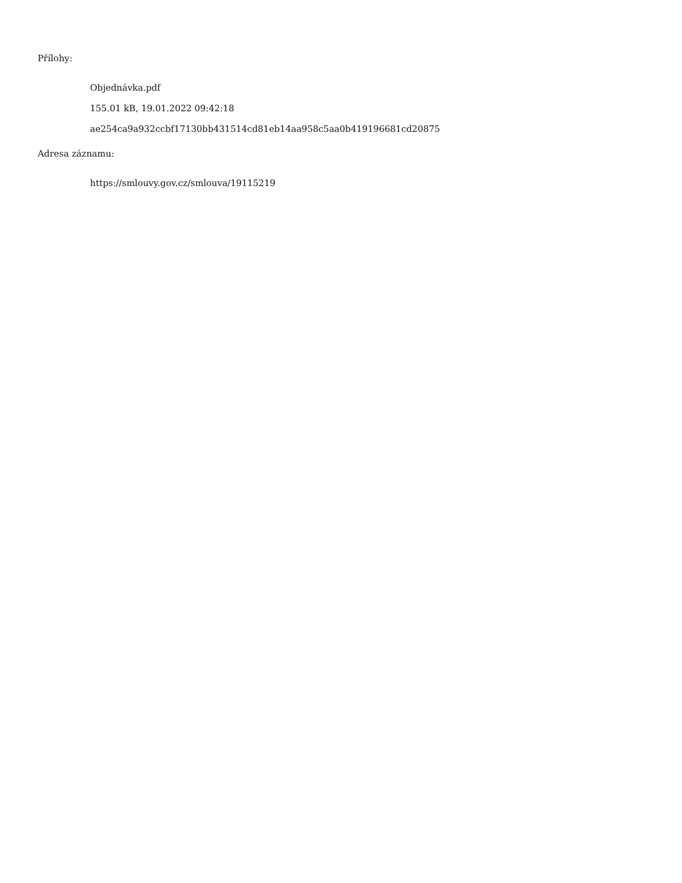Přílohy:
Objednávka.pdf
155.01 kB, 19.01.2022 09:42:18
ae254ca9a932ccbf17130bb431514cd81eb14aa958c5aa0b419196681cd20875
Adresa záznamu:
https://smlouvy.gov.cz/smlouva/19115219